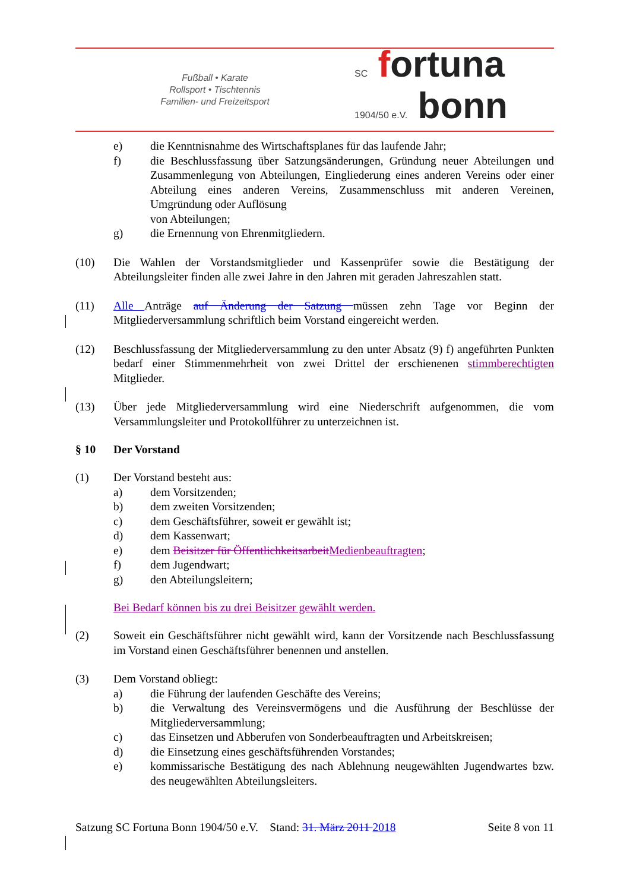Fußball • Karate
Rollsport • Tischtennis
Familien- und Freizeitsport
SC fortuna
1904/50 e.V. bonn
e) die Kenntnisnahme des Wirtschaftsplanes für das laufende Jahr;
f) die Beschlussfassung über Satzungsänderungen, Gründung neuer Abteilungen und Zusammenlegung von Abteilungen, Eingliederung eines anderen Vereins oder einer Abteilung eines anderen Vereins, Zusammenschluss mit anderen Vereinen, Umgründung oder Auflösung
von Abteilungen;
g) die Ernennung von Ehrenmitgliedern.
(10) Die Wahlen der Vorstandsmitglieder und Kassenprüfer sowie die Bestätigung der Abteilungsleiter finden alle zwei Jahre in den Jahren mit geraden Jahreszahlen statt.
(11) Alle Anträge auf Änderung der Satzung müssen zehn Tage vor Beginn der Mitgliederversammlung schriftlich beim Vorstand eingereicht werden.
(12) Beschlussfassung der Mitgliederversammlung zu den unter Absatz (9) f) angeführten Punkten bedarf einer Stimmenmehrheit von zwei Drittel der erschienenen stimmberechtigten Mitglieder.
(13) Über jede Mitgliederversammlung wird eine Niederschrift aufgenommen, die vom Versammlungsleiter und Protokollführer zu unterzeichnen ist.
§ 10 Der Vorstand
(1) Der Vorstand besteht aus:
a) dem Vorsitzenden;
b) dem zweiten Vorsitzenden;
c) dem Geschäftsführer, soweit er gewählt ist;
d) dem Kassenwart;
e) dem Beisitzer für Öffentlichkeitsarbeit Medienbeauftragten;
f) dem Jugendwart;
g) den Abteilungsleitern;
Bei Bedarf können bis zu drei Beisitzer gewählt werden.
(2) Soweit ein Geschäftsführer nicht gewählt wird, kann der Vorsitzende nach Beschlussfassung im Vorstand einen Geschäftsführer benennen und anstellen.
(3) Dem Vorstand obliegt:
a) die Führung der laufenden Geschäfte des Vereins;
b) die Verwaltung des Vereinsvermögens und die Ausführung der Beschlüsse der Mitgliederversammlung;
c) das Einsetzen und Abberufen von Sonderbeauftragten und Arbeitskreisen;
d) die Einsetzung eines geschäftsführenden Vorstandes;
e) kommissarische Bestätigung des nach Ablehnung neugewählten Jugendwartes bzw. des neugewählten Abteilungsleiters.
Satzung SC Fortuna Bonn 1904/50 e.V. Stand: 31. März 2011 2018 Seite 8 von 11